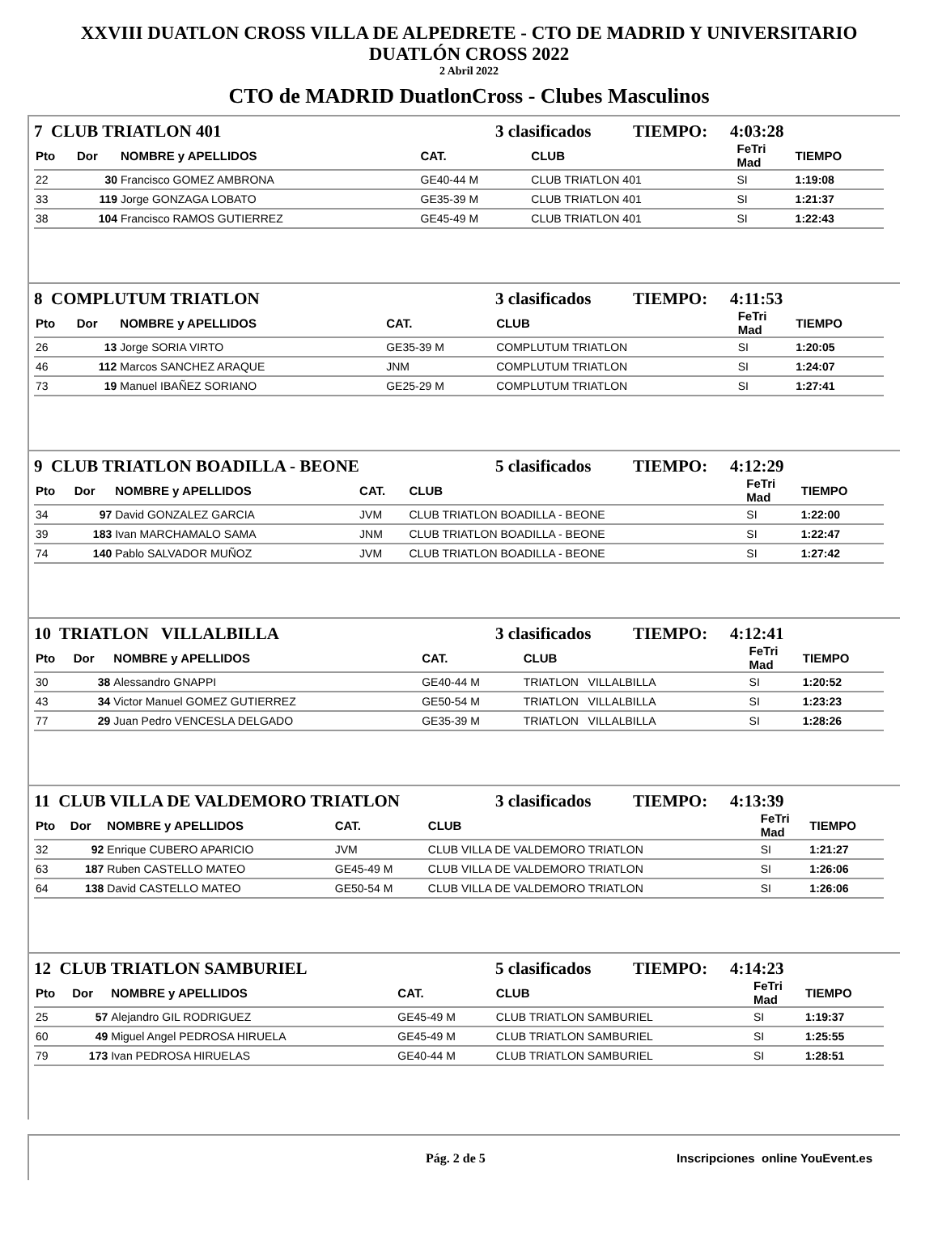XXVIII DUATLON CROSS VILLA DE ALPEDRETE - CTO DE MADRID Y UNIVERSITARIO
DUATLÓN CROSS 2022
2 Abril 2022
CTO de MADRID DuatlonCross - Clubes Masculinos
7 CLUB TRIATLON 401 3 clasificados TIEMPO: 4:03:28
| Pto | Dor | NOMBRE y APELLIDOS | CAT. | CLUB | FeTri Mad | TIEMPO |
| --- | --- | --- | --- | --- | --- | --- |
| 22 | 30 | Francisco GOMEZ AMBRONA | GE40-44 M | CLUB TRIATLON 401 | SI | 1:19:08 |
| 33 | 119 | Jorge GONZAGA LOBATO | GE35-39 M | CLUB TRIATLON 401 | SI | 1:21:37 |
| 38 | 104 | Francisco RAMOS GUTIERREZ | GE45-49 M | CLUB TRIATLON 401 | SI | 1:22:43 |
8 COMPLUTUM TRIATLON 3 clasificados TIEMPO: 4:11:53
| Pto | Dor | NOMBRE y APELLIDOS | CAT. | CLUB | FeTri Mad | TIEMPO |
| --- | --- | --- | --- | --- | --- | --- |
| 26 | 13 | Jorge SORIA VIRTO | GE35-39 M | COMPLUTUM TRIATLON | SI | 1:20:05 |
| 46 | 112 | Marcos SANCHEZ ARAQUE | JNM | COMPLUTUM TRIATLON | SI | 1:24:07 |
| 73 | 19 | Manuel IBAÑEZ SORIANO | GE25-29 M | COMPLUTUM TRIATLON | SI | 1:27:41 |
9 CLUB TRIATLON BOADILLA - BEONE 5 clasificados TIEMPO: 4:12:29
| Pto | Dor | NOMBRE y APELLIDOS | CAT. | CLUB | FeTri Mad | TIEMPO |
| --- | --- | --- | --- | --- | --- | --- |
| 34 | 97 | David GONZALEZ GARCIA | JVM | CLUB TRIATLON BOADILLA - BEONE | SI | 1:22:00 |
| 39 | 183 | Ivan MARCHAMALO SAMA | JNM | CLUB TRIATLON BOADILLA - BEONE | SI | 1:22:47 |
| 74 | 140 | Pablo SALVADOR MUÑOZ | JVM | CLUB TRIATLON BOADILLA - BEONE | SI | 1:27:42 |
10 TRIATLON VILLALBILLA 3 clasificados TIEMPO: 4:12:41
| Pto | Dor | NOMBRE y APELLIDOS | CAT. | CLUB | FeTri Mad | TIEMPO |
| --- | --- | --- | --- | --- | --- | --- |
| 30 | 38 | Alessandro GNAPPI | GE40-44 M | TRIATLON VILLALBILLA | SI | 1:20:52 |
| 43 | 34 | Victor Manuel GOMEZ GUTIERREZ | GE50-54 M | TRIATLON VILLALBILLA | SI | 1:23:23 |
| 77 | 29 | Juan Pedro VENCESLA DELGADO | GE35-39 M | TRIATLON VILLALBILLA | SI | 1:28:26 |
11 CLUB VILLA DE VALDEMORO TRIATLON 3 clasificados TIEMPO: 4:13:39
| Pto | Dor | NOMBRE y APELLIDOS | CAT. | CLUB | FeTri Mad | TIEMPO |
| --- | --- | --- | --- | --- | --- | --- |
| 32 | 92 | Enrique CUBERO APARICIO | JVM | CLUB VILLA DE VALDEMORO TRIATLON | SI | 1:21:27 |
| 63 | 187 | Ruben CASTELLO MATEO | GE45-49 M | CLUB VILLA DE VALDEMORO TRIATLON | SI | 1:26:06 |
| 64 | 138 | David CASTELLO MATEO | GE50-54 M | CLUB VILLA DE VALDEMORO TRIATLON | SI | 1:26:06 |
12 CLUB TRIATLON SAMBURIEL 5 clasificados TIEMPO: 4:14:23
| Pto | Dor | NOMBRE y APELLIDOS | CAT. | CLUB | FeTri Mad | TIEMPO |
| --- | --- | --- | --- | --- | --- | --- |
| 25 | 57 | Alejandro GIL RODRIGUEZ | GE45-49 M | CLUB TRIATLON SAMBURIEL | SI | 1:19:37 |
| 60 | 49 | Miguel Angel PEDROSA HIRUELA | GE45-49 M | CLUB TRIATLON SAMBURIEL | SI | 1:25:55 |
| 79 | 173 | Ivan PEDROSA HIRUELAS | GE40-44 M | CLUB TRIATLON SAMBURIEL | SI | 1:28:51 |
Pág. 2 de 5 Inscripciones online YouEvent.es